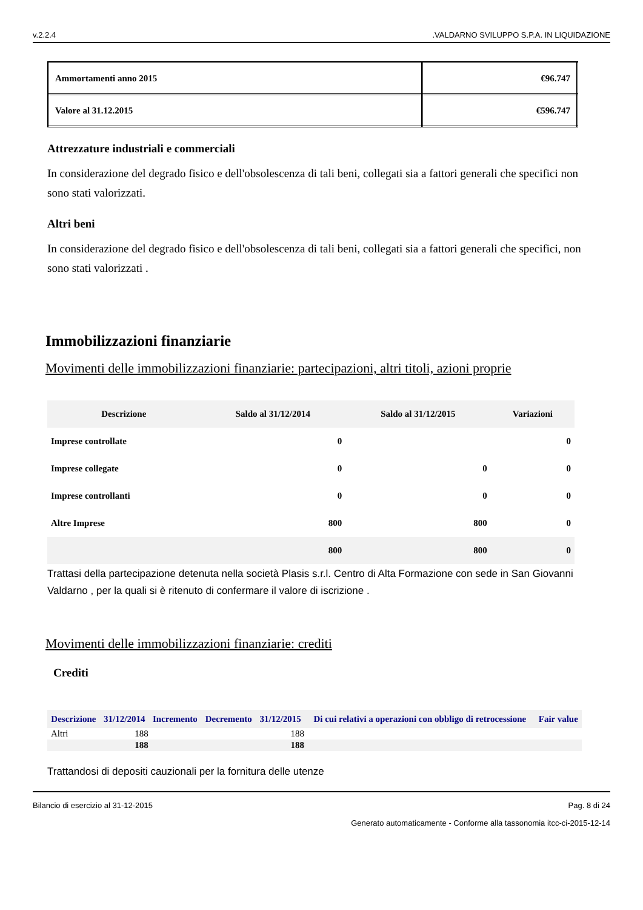v.2.2.4.VALDARNO SVILUPPO S.P.A. IN LIQUIDAZIONE
| Ammortamenti anno 2015 | €96.747 |
| Valore al 31.12.2015 | €596.747 |
Attrezzature industriali e commerciali
In considerazione del degrado fisico e dell'obsolescenza di tali beni, collegati sia a fattori generali che specifici non sono stati valorizzati.
Altri beni
In considerazione del degrado fisico e dell'obsolescenza di tali beni, collegati sia a fattori generali che specifici, non sono stati valorizzati .
Immobilizzazioni finanziarie
Movimenti delle immobilizzazioni finanziarie: partecipazioni, altri titoli, azioni proprie
| Descrizione | Saldo al 31/12/2014 | Saldo al 31/12/2015 | Variazioni |
| --- | --- | --- | --- |
| Imprese controllate | 0 | | 0 |
| Imprese collegate | 0 | 0 | 0 |
| Imprese controllanti | 0 | 0 | 0 |
| Altre Imprese | 800 | 800 | 0 |
| | 800 | 800 | 0 |
Trattasi della partecipazione detenuta nella società Plasis s.r.l. Centro di Alta Formazione con sede in San Giovanni Valdarno , per la quali si è ritenuto di confermare il valore di iscrizione .
Movimenti delle immobilizzazioni finanziarie: crediti
Crediti
| Descrizione | 31/12/2014 | Incremento | Decremento | 31/12/2015 | Di cui relativi a operazioni con obbligo di retrocessione | Fair value |
| --- | --- | --- | --- | --- | --- | --- |
| Altri | 188 | | | 188 | | |
| | 188 | | | 188 | | |
Trattandosi di depositi cauzionali per la fornitura delle utenze
Bilancio di esercizio al 31-12-2015 Pag. 8 di 24
Generato automaticamente - Conforme alla tassonomia itcc-ci-2015-12-14